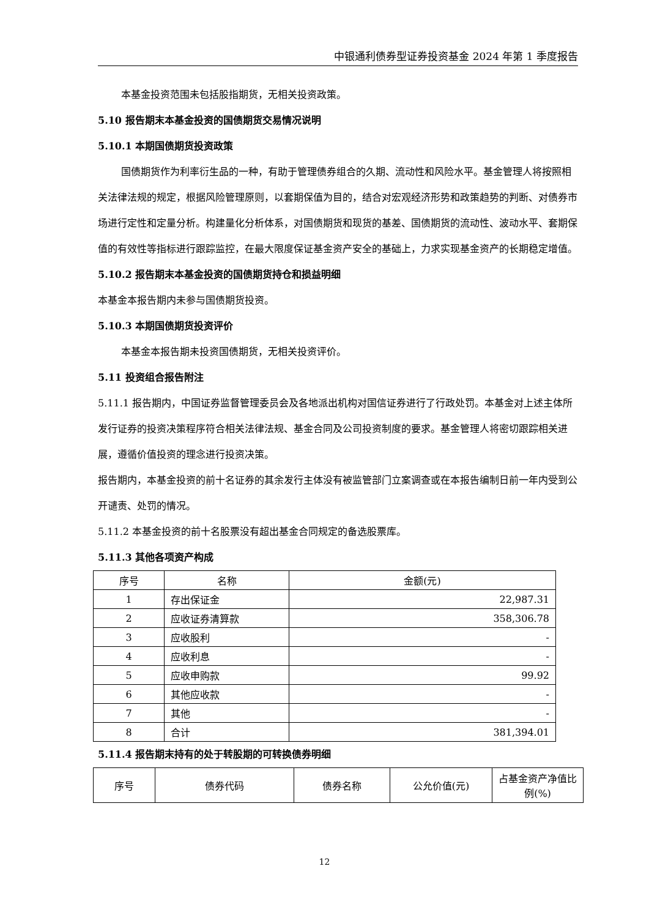中银通利债券型证券投资基金 2024 年第 1 季度报告
本基金投资范围未包括股指期货，无相关投资政策。
5.10 报告期末本基金投资的国债期货交易情况说明
5.10.1 本期国债期货投资政策
国债期货作为利率衍生品的一种，有助于管理债券组合的久期、流动性和风险水平。基金管理人将按照相关法律法规的规定，根据风险管理原则，以套期保值为目的，结合对宏观经济形势和政策趋势的判断、对债券市场进行定性和定量分析。构建量化分析体系，对国债期货和现货的基差、国债期货的流动性、波动水平、套期保值的有效性等指标进行跟踪监控，在最大限度保证基金资产安全的基础上，力求实现基金资产的长期稳定增值。
5.10.2 报告期末本基金投资的国债期货持仓和损益明细
本基金本报告期内未参与国债期货投资。
5.10.3 本期国债期货投资评价
本基金本报告期未投资国债期货，无相关投资评价。
5.11 投资组合报告附注
5.11.1 报告期内，中国证券监督管理委员会及各地派出机构对国信证券进行了行政处罚。本基金对上述主体所发行证券的投资决策程序符合相关法律法规、基金合同及公司投资制度的要求。基金管理人将密切跟踪相关进展，遵循价值投资的理念进行投资决策。
报告期内，本基金投资的前十名证券的其余发行主体没有被监管部门立案调查或在本报告编制日前一年内受到公开谴责、处罚的情况。
5.11.2 本基金投资的前十名股票没有超出基金合同规定的备选股票库。
5.11.3 其他各项资产构成
| 序号 | 名称 | 金额(元) |
| --- | --- | --- |
| 1 | 存出保证金 | 22,987.31 |
| 2 | 应收证券清算款 | 358,306.78 |
| 3 | 应收股利 | - |
| 4 | 应收利息 | - |
| 5 | 应收申购款 | 99.92 |
| 6 | 其他应收款 | - |
| 7 | 其他 | - |
| 8 | 合计 | 381,394.01 |
5.11.4 报告期末持有的处于转股期的可转换债券明细
| 序号 | 债券代码 | 债券名称 | 公允价值(元) | 占基金资产净值比例(%) |
| --- | --- | --- | --- | --- |
12